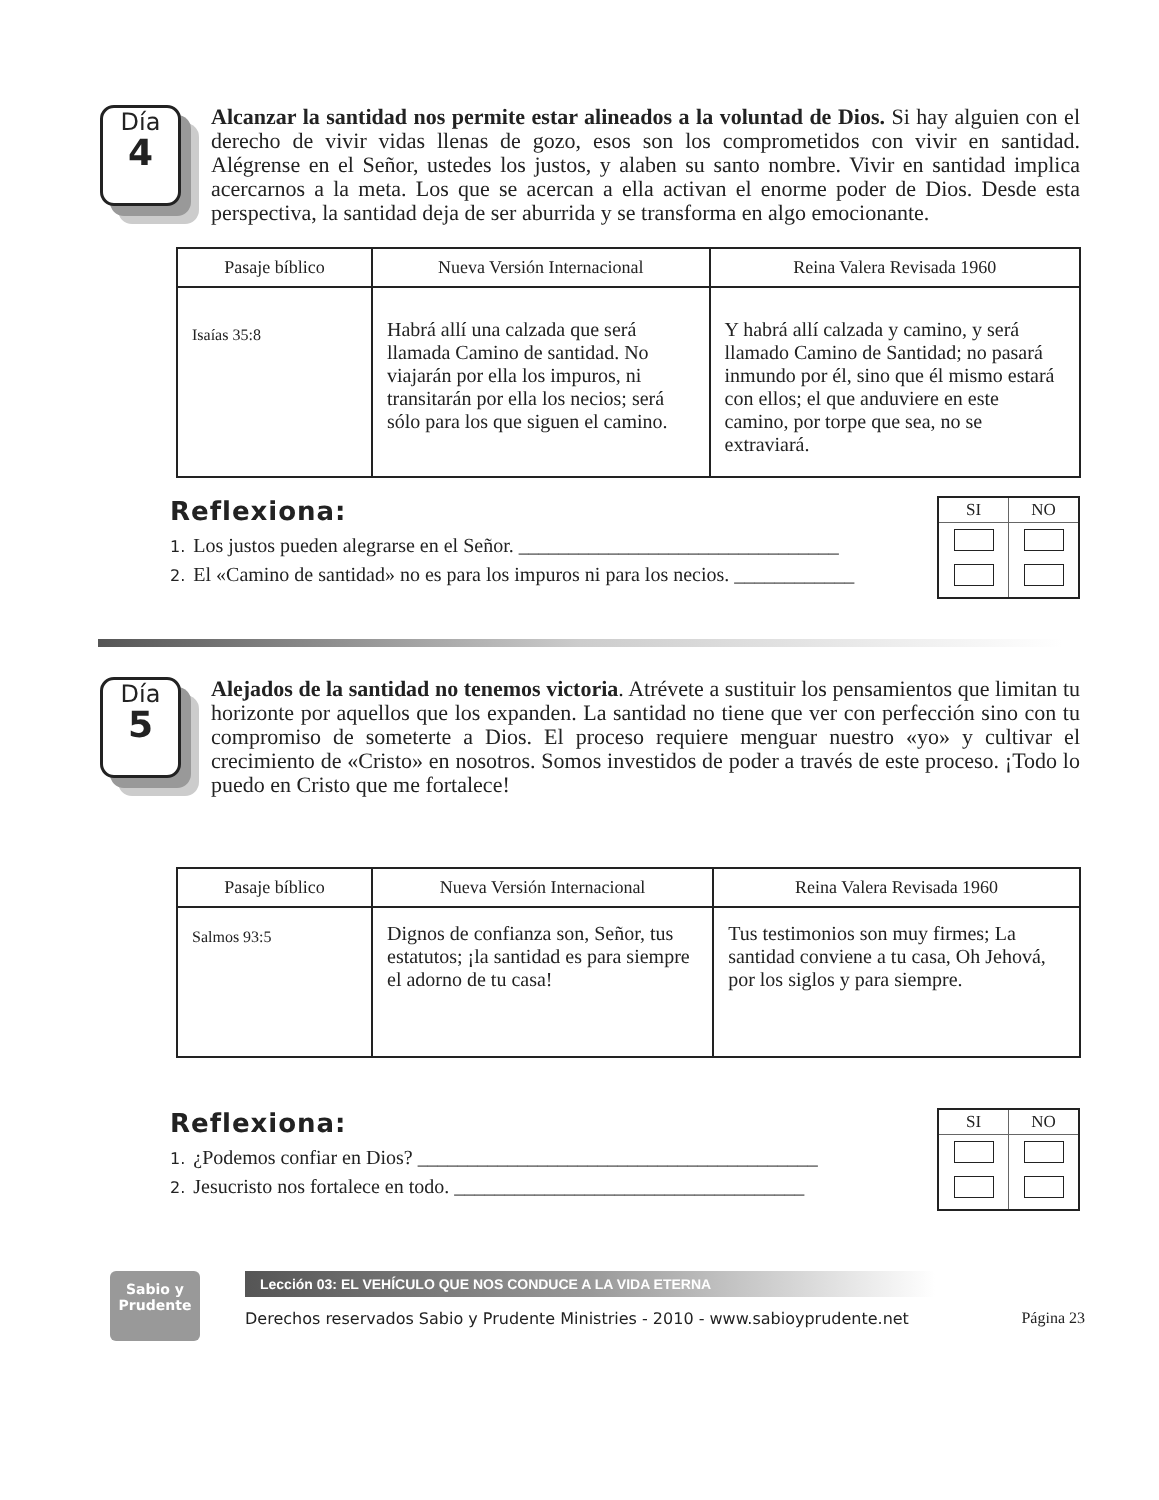Día
4
Alcanzar la santidad nos permite estar alineados a la voluntad de Dios. Si hay alguien con el derecho de vivir vidas llenas de gozo, esos son los comprometidos con vivir en santidad. Alégrense en el Señor, ustedes los justos, y alaben su santo nombre. Vivir en santidad implica acercarnos a la meta. Los que se acercan a ella activan el enorme poder de Dios. Desde esta perspectiva, la santidad deja de ser aburrida y se transforma en algo emocionante.
| Pasaje bíblico | Nueva Versión Internacional | Reina Valera Revisada 1960 |
| --- | --- | --- |
| Isaías 35:8 | Habrá allí una calzada que será llamada Camino de santidad. No viajarán por ella los impuros, ni transitarán por ella los necios; será sólo para los que siguen el camino. | Y habrá allí calzada y camino, y será llamado Camino de Santidad; no pasará inmundo por él, sino que él mismo estará con ellos; el que anduviere en este camino, por torpe que sea, no se extraviará. |
Reflexiona:
1. Los justos pueden alegrarse en el Señor. ________________________________
2. El «Camino de santidad» no es para los impuros ni para los necios. ____________
| SI | NO |
Día
5
Alejados de la santidad no tenemos victoria. Atrévete a sustituir los pensamientos que limitan tu horizonte por aquellos que los expanden. La santidad no tiene que ver con perfección sino con tu compromiso de someterte a Dios. El proceso requiere menguar nuestro «yo» y cultivar el crecimiento de «Cristo» en nosotros. Somos investidos de poder a través de este proceso. ¡Todo lo puedo en Cristo que me fortalece!
| Pasaje bíblico | Nueva Versión Internacional | Reina Valera Revisada 1960 |
| --- | --- | --- |
| Salmos 93:5 | Dignos de confianza son, Señor, tus estatutos; ¡la santidad es para siempre el adorno de tu casa! | Tus testimonios son muy firmes; La santidad conviene a tu casa, Oh Jehová, por los siglos y para siempre. |
Reflexiona:
1. ¿Podemos confiar en Dios? ________________________________________
2. Jesucristo nos fortalece en todo. ___________________________________
| SI | NO |
Sabio y Prudente
Lección 03: EL VEHÍCULO QUE NOS CONDUCE A LA VIDA ETERNA
Derechos reservados Sabio y Prudente Ministries - 2010 - www.sabioyprudente.net Página 23